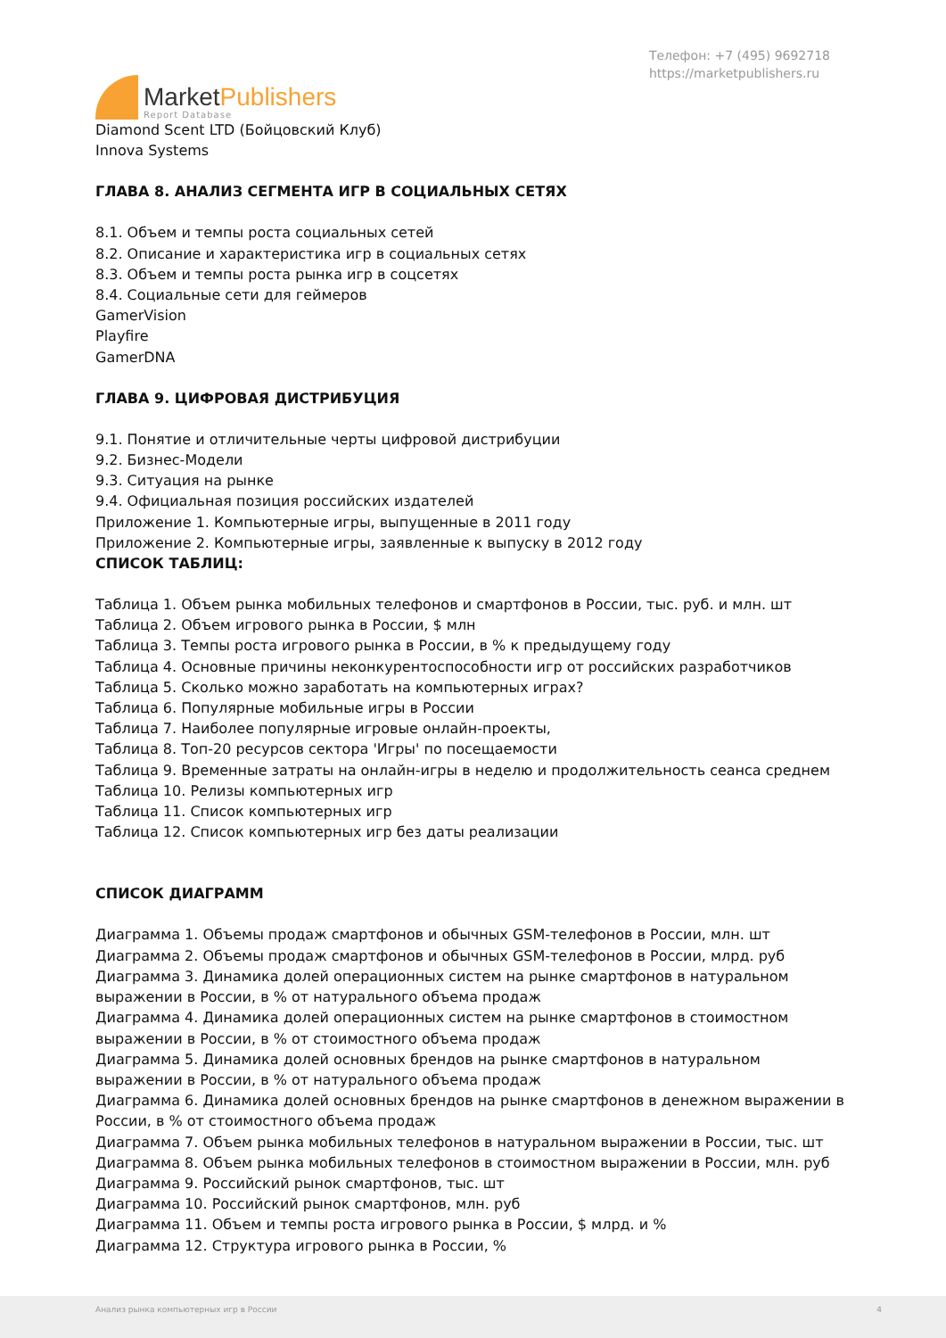MarketPublishers
Report Database
Телефон: +7 (495) 9692718
https://marketpublishers.ru
Diamond Scent LTD (Бойцовский Клуб)
Innova Systems
ГЛАВА 8. АНАЛИЗ СЕГМЕНТА ИГР В СОЦИАЛЬНЫХ СЕТЯХ
8.1. Объем и темпы роста социальных сетей
8.2. Описание и характеристика игр в социальных сетях
8.3. Объем и темпы роста рынка игр в соцсетях
8.4. Социальные сети для геймеров
GamerVision
Playfire
GamerDNA
ГЛАВА 9. ЦИФРОВАЯ ДИСТРИБУЦИЯ
9.1. Понятие и отличительные черты цифровой дистрибуции
9.2. Бизнес-Модели
9.3. Ситуация на рынке
9.4. Официальная позиция российских издателей
Приложение 1. Компьютерные игры, выпущенные в 2011 году
Приложение 2. Компьютерные игры, заявленные к выпуску в 2012 году
СПИСОК ТАБЛИЦ:
Таблица 1. Объем рынка мобильных телефонов и смартфонов в России, тыс. руб. и млн. шт
Таблица 2. Объем игрового рынка в России, $ млн
Таблица 3. Темпы роста игрового рынка в России, в % к предыдущему году
Таблица 4. Основные причины неконкурентоспособности игр от российских разработчиков
Таблица 5. Сколько можно заработать на компьютерных играх?
Таблица 6. Популярные мобильные игры в России
Таблица 7. Наиболее популярные игровые онлайн-проекты,
Таблица 8. Топ-20 ресурсов сектора 'Игры' по посещаемости
Таблица 9. Временные затраты на онлайн-игры в неделю и продолжительность сеанса среднем
Таблица 10. Релизы компьютерных игр
Таблица 11. Список компьютерных игр
Таблица 12. Список компьютерных игр без даты реализации
СПИСОК ДИАГРАММ
Диаграмма 1. Объемы продаж смартфонов и обычных GSM-телефонов в России, млн. шт
Диаграмма 2. Объемы продаж смартфонов и обычных GSM-телефонов в России, млрд. руб
Диаграмма 3. Динамика долей операционных систем на рынке смартфонов в натуральном выражении в России, в % от натурального объема продаж
Диаграмма 4. Динамика долей операционных систем на рынке смартфонов в стоимостном выражении в России, в % от стоимостного объема продаж
Диаграмма 5. Динамика долей основных брендов на рынке смартфонов в натуральном выражении в России, в % от натурального объема продаж
Диаграмма 6. Динамика долей основных брендов на рынке смартфонов в денежном выражении в России, в % от стоимостного объема продаж
Диаграмма 7. Объем рынка мобильных телефонов в натуральном выражении в России, тыс. шт
Диаграмма 8. Объем рынка мобильных телефонов в стоимостном выражении в России, млн. руб
Диаграмма 9. Российский рынок смартфонов, тыс. шт
Диаграмма 10. Российский рынок смартфонов, млн. руб
Диаграмма 11. Объем и темпы роста игрового рынка в России, $ млрд. и %
Диаграмма 12. Структура игрового рынка в России, %
Анализ рынка компьютерных игр в России 4